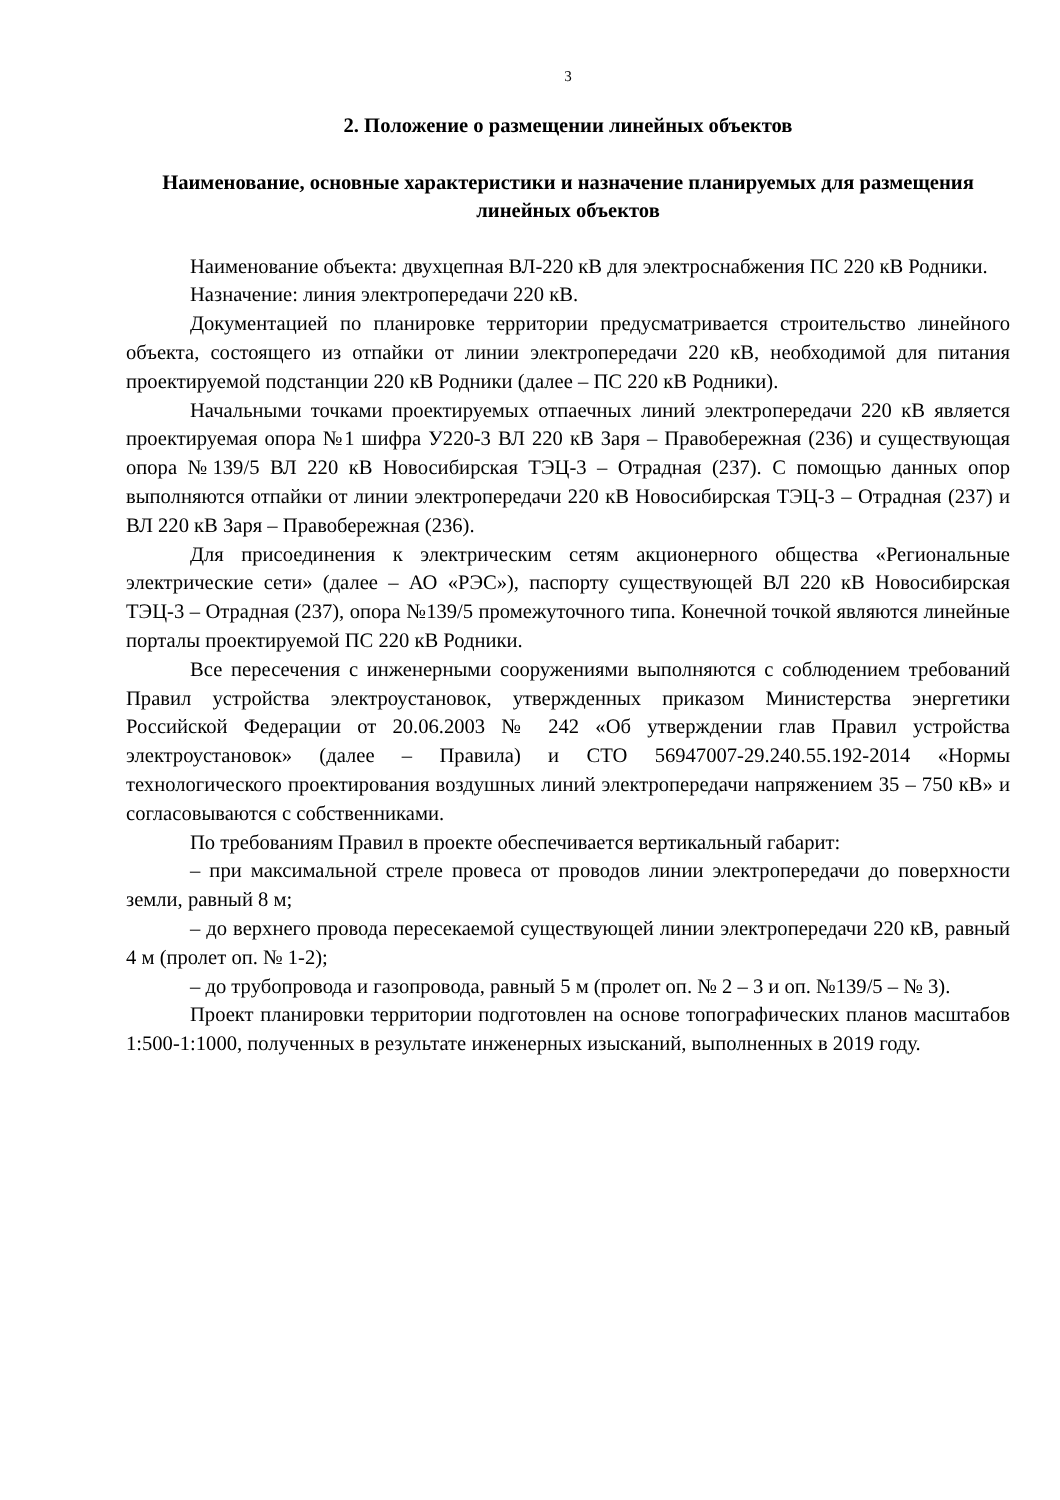3
2. Положение о размещении линейных объектов
Наименование, основные характеристики и назначение планируемых для размещения линейных объектов
Наименование объекта: двухцепная ВЛ-220 кВ для электроснабжения ПС 220 кВ Родники.
Назначение: линия электропередачи 220 кВ.
Документацией по планировке территории предусматривается строительство линейного объекта, состоящего из отпайки от линии электропередачи 220 кВ, необходимой для питания проектируемой подстанции 220 кВ Родники (далее – ПС 220 кВ Родники).
Начальными точками проектируемых отпаечных линий электропередачи 220 кВ является проектируемая опора №1 шифра У220-3 ВЛ 220 кВ Заря – Правобережная (236) и существующая опора №139/5 ВЛ 220 кВ Новосибирская ТЭЦ-3 – Отрадная (237). С помощью данных опор выполняются отпайки от линии электропередачи 220 кВ Новосибирская ТЭЦ-3 – Отрадная (237) и ВЛ 220 кВ Заря – Правобережная (236).
Для присоединения к электрическим сетям акционерного общества «Региональные электрические сети» (далее – АО «РЭС»), паспорту существующей ВЛ 220 кВ Новосибирская ТЭЦ-3 – Отрадная (237), опора №139/5 промежуточного типа. Конечной точкой являются линейные порталы проектируемой ПС 220 кВ Родники.
Все пересечения с инженерными сооружениями выполняются с соблюдением требований Правил устройства электроустановок, утвержденных приказом Министерства энергетики Российской Федерации от 20.06.2003 № 242 «Об утверждении глав Правил устройства электроустановок» (далее – Правила) и СТО 56947007-29.240.55.192-2014 «Нормы технологического проектирования воздушных линий электропередачи напряжением 35 – 750 кВ» и согласовываются с собственниками.
По требованиям Правил в проекте обеспечивается вертикальный габарит:
– при максимальной стреле провеса от проводов линии электропередачи до поверхности земли, равный 8 м;
– до верхнего провода пересекаемой существующей линии электропередачи 220 кВ, равный 4 м (пролет оп. № 1-2);
– до трубопровода и газопровода, равный 5 м (пролет оп. № 2 – 3 и оп. №139/5 – № 3).
Проект планировки территории подготовлен на основе топографических планов масштабов 1:500-1:1000, полученных в результате инженерных изысканий, выполненных в 2019 году.